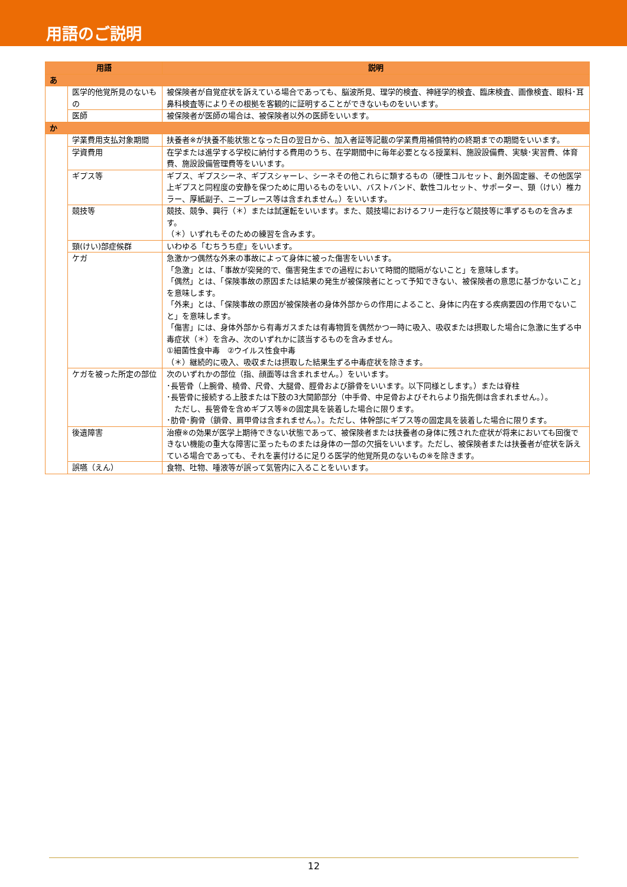用語のご説明
| 用語 | | 説明 |
| --- | --- | --- |
| あ | | |
| | 医学的他覚所見のないもの | 被保険者が自覚症状を訴えている場合であっても、脳波所見、理学的検査、神経学的検査、臨床検査、画像検査、眼科･耳鼻科検査等によりその根拠を客観的に証明することができないものをいいます。 |
| | 医師 | 被保険者が医師の場合は、被保険者以外の医師をいいます。 |
| か | | |
| | 学業費用支払対象期間 | 扶養者※が扶養不能状態となった日の翌日から、加入者証等記載の学業費用補償特約の終期までの期間をいいます。 |
| | 学資費用 | 在学または進学する学校に納付する費用のうち、在学期間中に毎年必要となる授業料、施設設備費、実験･実習費、体育費、施設設備管理費等をいいます。 |
| | ギプス等 | ギプス、ギプスシーネ、ギプスシャーレ、シーネその他これらに類するもの（硬性コルセット、創外固定器、その他医学上ギプスと同程度の安静を保つために用いるものをいい、バストバンド、軟性コルセット、サポーター、頸（けい）椎カラー、厚紙副子、ニーブレース等は含まれません。）をいいます。 |
| | 競技等 | 競技、競争、興行（＊）または試運転をいいます。また、競技場におけるフリー走行など競技等に準ずるものを含みます。 （＊）いずれもそのための練習を含みます。 |
| | 頸(けい)部症候群 | いわゆる「むちうち症」をいいます。 |
| | ケガ | 急激かつ偶然な外来の事故によって身体に被った傷害をいいます。 「急激」とは、「事故が突発的で、傷害発生までの過程において時間的間隔がないこと」を意味します。 「偶然」とは、「保険事故の原因または結果の発生が被保険者にとって予知できない、被保険者の意思に基づかないこと」を意味します。 「外来」とは、「保険事故の原因が被保険者の身体外部からの作用によること、身体に内在する疾病要因の作用でないこと」を意味します。 「傷害」には、身体外部から有毒ガスまたは有毒物質を偶然かつ一時に吸入、吸収または摂取した場合に急激に生ずる中毒症状（＊）を含み、次のいずれかに該当するものを含みません。 ①細菌性食中毒 ②ウイルス性食中毒 （＊）継続的に吸入、吸収または摂取した結果生ずる中毒症状を除きます。 |
| | ケガを被った所定の部位 | 次のいずれかの部位（指、顔面等は含まれません。）をいいます。 ･長管骨（上腕骨、橈骨、尺骨、大腿骨、脛骨および腓骨をいいます。以下同様とします。）または脊柱 ･長管骨に接続する上肢または下肢の3大関節部分（中手骨、中足骨およびそれらより指先側は含まれません。）。 ただし、長管骨を含めギプス等※の固定具を装着した場合に限ります。 ･肋骨･胸骨（鎖骨、肩甲骨は含まれません。）。ただし、体幹部にギプス等の固定具を装着した場合に限ります。 |
| | 後遺障害 | 治療※の効果が医学上期待できない状態であって、被保険者または扶養者の身体に残された症状が将来においても回復できない機能の重大な障害に至ったものまたは身体の一部の欠損をいいます。ただし、被保険者または扶養者が症状を訴えている場合であっても、それを裏付けるに足りる医学的他覚所見のないもの※を除きます。 |
| | 誤嚥（えん） | 食物、吐物、唾液等が誤って気管内に入ることをいいます。 |
12